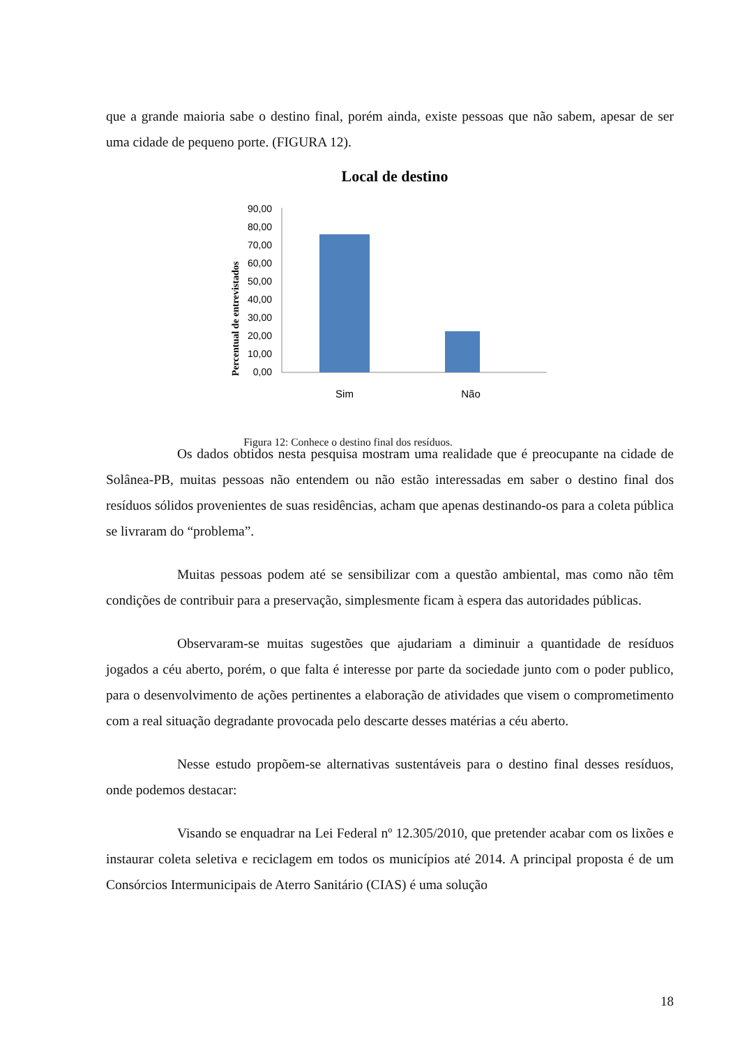que a grande maioria sabe o destino final, porém ainda, existe pessoas que não sabem, apesar de ser uma cidade de pequeno porte. (FIGURA 12).
Local de destino
Percentual de entrevistados
90,00
80,00
70,00
60,00
50,00
40,00
30,00
20,00
10,00
0,00
Sim
Não
Figura 12: Conhece o destino final dos resíduos.
Os dados obtidos nesta pesquisa mostram uma realidade que é preocupante na cidade de Solânea-PB, muitas pessoas não entendem ou não estão interessadas em saber o destino final dos resíduos sólidos provenientes de suas residências, acham que apenas destinando-os para a coleta pública se livraram do “problema”.
Muitas pessoas podem até se sensibilizar com a questão ambiental, mas como não têm condições de contribuir para a preservação, simplesmente ficam à espera das autoridades públicas.
Observaram-se muitas sugestões que ajudariam a diminuir a quantidade de resíduos jogados a céu aberto, porém, o que falta é interesse por parte da sociedade junto com o poder publico, para o desenvolvimento de ações pertinentes a elaboração de atividades que visem o comprometimento com a real situação degradante provocada pelo descarte desses matérias a céu aberto.
Nesse estudo propõem-se alternativas sustentáveis para o destino final desses resíduos, onde podemos destacar:
Visando se enquadrar na Lei Federal nº 12.305/2010, que pretender acabar com os lixões e instaurar coleta seletiva e reciclagem em todos os municípios até 2014. A principal proposta é de um Consórcios Intermunicipais de Aterro Sanitário (CIAS) é uma solução
18